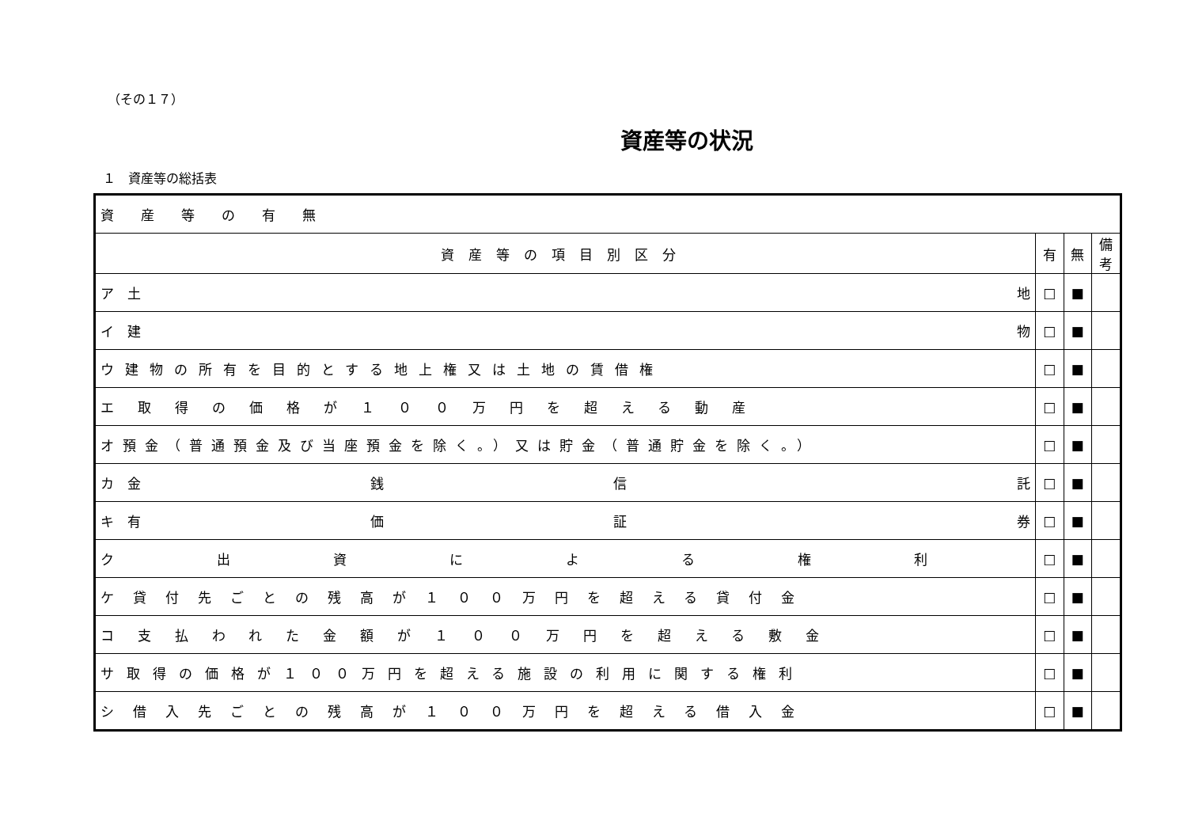（その１７）
資産等の状況
１　資産等の総括表
| 資産等の有無 | | | |
| 資産等の項目別区分 | 有 | 無 | 備考 |
| ア 土 地 | □ | ■ | |
| イ 建 物 | □ | ■ | |
| ウ建物の所有を目的とする地上権又は土地の賃借権 | □ | ■ | |
| エ取得の価格が１００万円を超える動産 | □ | ■ | |
| オ預金（普通預金及び当座預金を除く。）又は貯金（普通貯金を除く。） | □ | ■ | |
| カ 金 銭 信 託 | □ | ■ | |
| キ 有 価 証 券 | □ | ■ | |
| ク出資による権利 | □ | ■ | |
| ケ貸付先ごとの残高が１００万円を超える貸付金 | □ | ■ | |
| コ支払われた金額が１００万円を超える敷金 | □ | ■ | |
| サ取得の価格が１００万円を超える施設の利用に関する権利 | □ | ■ | |
| シ借入先ごとの残高が１００万円を超える借入金 | □ | ■ | |